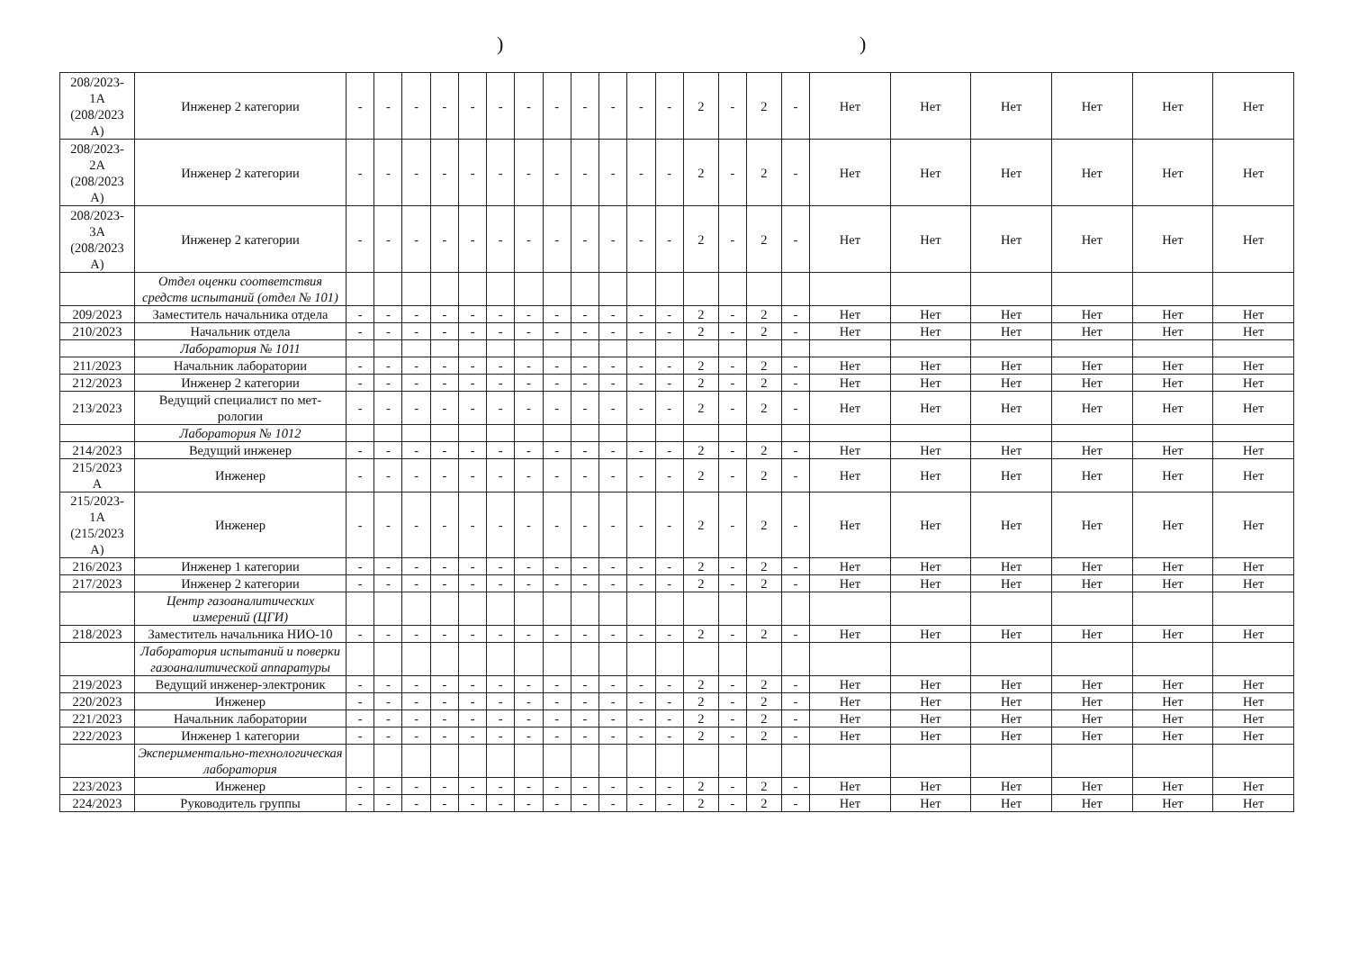))
| 208/2023- 1А (208/2023 А) | Инженер 2 категории | - | - | - | - | - | - | - | - | - | - | - | - | 2 | - | 2 | - | Нет | Нет | Нет | Нет | Нет | Нет |
| 208/2023- 2А (208/2023 А) | Инженер 2 категории | - | - | - | - | - | - | - | - | - | - | - | - | 2 | - | 2 | - | Нет | Нет | Нет | Нет | Нет | Нет |
| 208/2023- 3А (208/2023 А) | Инженер 2 категории | - | - | - | - | - | - | - | - | - | - | - | - | 2 | - | 2 | - | Нет | Нет | Нет | Нет | Нет | Нет |
| | Отдел оценки соответствия средств испытаний (отдел № 101) | | | | | | | | | | | | | | | | | | | | | | |
| 209/2023 | Заместитель начальника отдела | - | - | - | - | - | - | - | - | - | - | - | - | 2 | - | 2 | - | Нет | Нет | Нет | Нет | Нет | Нет |
| 210/2023 | Начальник отдела | - | - | - | - | - | - | - | - | - | - | - | - | 2 | - | 2 | - | Нет | Нет | Нет | Нет | Нет | Нет |
| | Лаборатория № 1011 | | | | | | | | | | | | | | | | | | | | | | |
| 211/2023 | Начальник лаборатории | - | - | - | - | - | - | - | - | - | - | - | - | 2 | - | 2 | - | Нет | Нет | Нет | Нет | Нет | Нет |
| 212/2023 | Инженер 2 категории | - | - | - | - | - | - | - | - | - | - | - | - | 2 | - | 2 | - | Нет | Нет | Нет | Нет | Нет | Нет |
| 213/2023 | Ведущий специалист по мет-рологии | - | - | - | - | - | - | - | - | - | - | - | - | 2 | - | 2 | - | Нет | Нет | Нет | Нет | Нет | Нет |
| | Лаборатория № 1012 | | | | | | | | | | | | | | | | | | | | | | |
| 214/2023 | Ведущий инженер | - | - | - | - | - | - | - | - | - | - | - | - | 2 | - | 2 | - | Нет | Нет | Нет | Нет | Нет | Нет |
| 215/2023 А | Инженер | - | - | - | - | - | - | - | - | - | - | - | - | 2 | - | 2 | - | Нет | Нет | Нет | Нет | Нет | Нет |
| 215/2023- 1А (215/2023 А) | Инженер | - | - | - | - | - | - | - | - | - | - | - | - | 2 | - | 2 | - | Нет | Нет | Нет | Нет | Нет | Нет |
| 216/2023 | Инженер 1 категории | - | - | - | - | - | - | - | - | - | - | - | - | 2 | - | 2 | - | Нет | Нет | Нет | Нет | Нет | Нет |
| 217/2023 | Инженер 2 категории | - | - | - | - | - | - | - | - | - | - | - | - | 2 | - | 2 | - | Нет | Нет | Нет | Нет | Нет | Нет |
| | Центр газоаналитических измерений (ЦГИ) | | | | | | | | | | | | | | | | | | | | | | |
| 218/2023 | Заместитель начальника НИО-10 | - | - | - | - | - | - | - | - | - | - | - | - | 2 | - | 2 | - | Нет | Нет | Нет | Нет | Нет | Нет |
| | Лаборатория испытаний и поверки газоаналитической аппаратуры | | | | | | | | | | | | | | | | | | | | | | |
| 219/2023 | Ведущий инженер-электроник | - | - | - | - | - | - | - | - | - | - | - | - | 2 | - | 2 | - | Нет | Нет | Нет | Нет | Нет | Нет |
| 220/2023 | Инженер | - | - | - | - | - | - | - | - | - | - | - | - | 2 | - | 2 | - | Нет | Нет | Нет | Нет | Нет | Нет |
| 221/2023 | Начальник лаборатории | - | - | - | - | - | - | - | - | - | - | - | - | 2 | - | 2 | - | Нет | Нет | Нет | Нет | Нет | Нет |
| 222/2023 | Инженер 1 категории | - | - | - | - | - | - | - | - | - | - | - | - | 2 | - | 2 | - | Нет | Нет | Нет | Нет | Нет | Нет |
| | Экспериментально-технологическая лаборатория | | | | | | | | | | | | | | | | | | | | | | |
| 223/2023 | Инженер | - | - | - | - | - | - | - | - | - | - | - | - | 2 | - | 2 | - | Нет | Нет | Нет | Нет | Нет | Нет |
| 224/2023 | Руководитель группы | - | - | - | - | - | - | - | - | - | - | - | - | 2 | - | 2 | - | Нет | Нет | Нет | Нет | Нет | Нет |